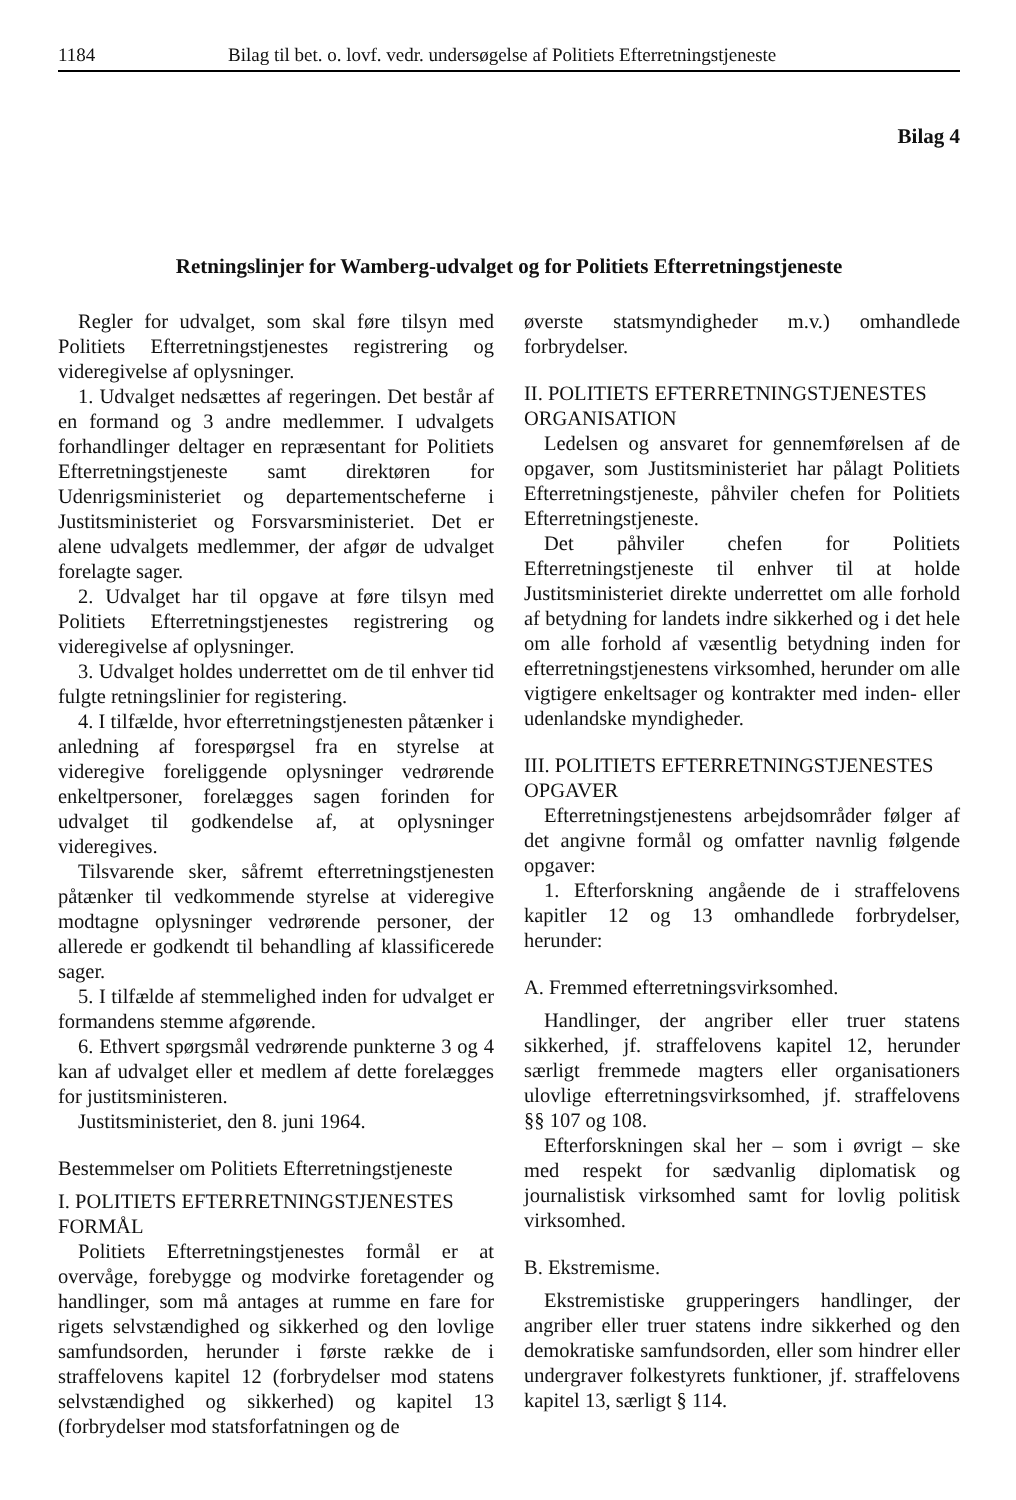1184 Bilag til bet. o. lovf. vedr. undersøgelse af Politiets Efterretningstjeneste
Bilag 4
Retningslinjer for Wamberg-udvalget og for Politiets Efterretningstjeneste
Regler for udvalget, som skal føre tilsyn med Politiets Efterretningstjenestes registrering og videregivelse af oplysninger.
1. Udvalget nedsættes af regeringen. Det består af en formand og 3 andre medlemmer. I udvalgets forhandlinger deltager en repræsentant for Politiets Efterretningstjeneste samt direktøren for Udenrigsministeriet og departementscheferne i Justitsministeriet og Forsvarsministeriet. Det er alene udvalgets medlemmer, der afgør de udvalget forelagte sager.
2. Udvalget har til opgave at føre tilsyn med Politiets Efterretningstjenestes registrering og videregivelse af oplysninger.
3. Udvalget holdes underrettet om de til enhver tid fulgte retningslinier for registering.
4. I tilfælde, hvor efterretningstjenesten påtænker i anledning af forespørgsel fra en styrelse at videregive foreliggende oplysninger vedrørende enkeltpersoner, forelægges sagen forinden for udvalget til godkendelse af, at oplysninger videregives.
Tilsvarende sker, såfremt efterretningstjenesten påtænker til vedkommende styrelse at videregive modtagne oplysninger vedrørende personer, der allerede er godkendt til behandling af klassificerede sager.
5. I tilfælde af stemmelighed inden for udvalget er formandens stemme afgørende.
6. Ethvert spørgsmål vedrørende punkterne 3 og 4 kan af udvalget eller et medlem af dette forelægges for justitsministeren.
Justitsministeriet, den 8. juni 1964.
Bestemmelser om Politiets Efterretningstjeneste
I. POLITIETS EFTERRETNINGSTJENESTES FORMÅL
Politiets Efterretningstjenestes formål er at overvåge, forebygge og modvirke foretagender og handlinger, som må antages at rumme en fare for rigets selvstændighed og sikkerhed og den lovlige samfundsorden, herunder i første række de i straffelovens kapitel 12 (forbrydelser mod statens selvstændighed og sikkerhed) og kapitel 13 (forbrydelser mod statsforfatningen og de
øverste statsmyndigheder m.v.) omhandlede forbrydelser.
II. POLITIETS EFTERRETNINGSTJENESTES ORGANISATION
Ledelsen og ansvaret for gennemførelsen af de opgaver, som Justitsministeriet har pålagt Politiets Efterretningstjeneste, påhviler chefen for Politiets Efterretningstjeneste.
Det påhviler chefen for Politiets Efterretningstjeneste til enhver til at holde Justitsministeriet direkte underrettet om alle forhold af betydning for landets indre sikkerhed og i det hele om alle forhold af væsentlig betydning inden for efterretningstjenestens virksomhed, herunder om alle vigtigere enkeltsager og kontrakter med inden- eller udenlandske myndigheder.
III. POLITIETS EFTERRETNINGSTJENESTES OPGAVER
Efterretningstjenestens arbejdsområder følger af det angivne formål og omfatter navnlig følgende opgaver:
1. Efterforskning angående de i straffelovens kapitler 12 og 13 omhandlede forbrydelser, herunder:
A. Fremmed efterretningsvirksomhed.
Handlinger, der angriber eller truer statens sikkerhed, jf. straffelovens kapitel 12, herunder særligt fremmede magters eller organisationers ulovlige efterretningsvirksomhed, jf. straffelovens §§ 107 og 108.
Efterforskningen skal her – som i øvrigt – ske med respekt for sædvanlig diplomatisk og journalistisk virksomhed samt for lovlig politisk virksomhed.
B. Ekstremisme.
Ekstremistiske grupperingers handlinger, der angriber eller truer statens indre sikkerhed og den demokratiske samfundsorden, eller som hindrer eller undergraver folkestyrets funktioner, jf. straffelovens kapitel 13, særligt § 114.